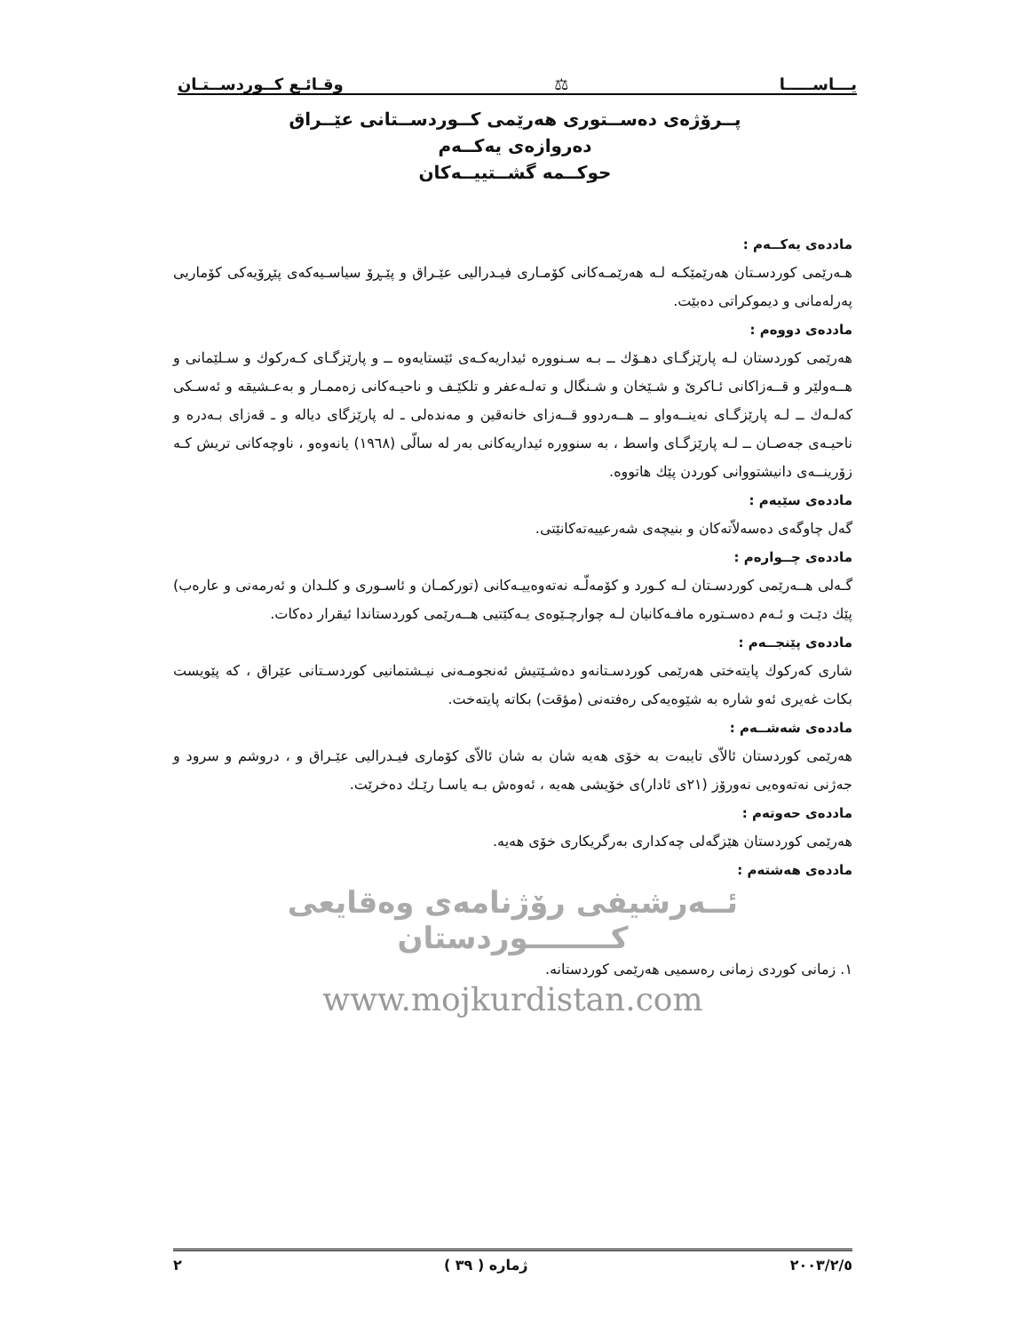يـــاســـــا ⚖ وقـائـع كــوردســتـان
پــرۆژەی دەســتوری هەرێمی کــوردســتانی عێــراق
دەروازەی یەکــەم
حوکــمە گشــتییــەکان
ماددەی یەکــەم :
هـەرێمی کوردسـتان هەرێمێکـە لـە هەرێمـەکانی کۆمـاری فیـدرالیی عێـراق و پێـڕۆ سیاسـیەکەی پێڕۆیەکی کۆماریی پەرلەمانی و دیموکراتی دەبێت.
ماددەی دووەم :
هەرێمی کوردستان لـە پارێزگـای دهـۆك ــ بـە سـنووره ئیداریەکـەی ئێستایەوه ــ و پارێزگـای کـەرکوك و سـلێمانی و هــەولێر و قــەزاکانی ئـاکریٚ و شـێخان و شـنگال و تەلـەعفر و تلکێـف و ناحیـەکانی زەممـار و بەعـشیقە و ئەسـکی کەلـەك ــ لـە پارێزگـای نەینــەواو ــ هــەردوو قــەزای خانەقین و مەندەلی ـ لە پارێزگای دیالە و ـ قەزای بـەدره و ناحیـەی جەصـان ــ لـە پارێزگـای واسط ، بە سنووره ئیداریەکانی بەر لە سالّی (١٩٦٨) یانەوەو ، ناوچەکانی تریش کـە زۆرینــەی دانیشتووانی کوردن پێك هاتووه.
ماددەی سێیەم :
گەل چاوگەی دەسەلاّتەکان و بنیچەی شەرعییەتەکانێتی.
ماددەی چــوارەم :
گـەلی هــەرێمی کوردسـتان لـە کـورد و کۆمەلّـە نەتەوەییـەکانی (تورکمـان و ئاسـوری و کلـدان و ئەرمەنی و عارەب) پێك دێـت و ئـەم دەسـتوره مافـەکانیان لـە چوارچـێوەی یـەکێتیی هــەرێمی کوردستاندا ئیقرار دەکات.
ماددەی پێنجــەم :
شاری کەرکوك پایتەختی هەرێمی کوردسـتانەو دەشـێتیش ئەنجومـەنی نیـشتمانیی کوردسـتانی عێراق ، کە پێویست بکات غەیری ئەو شاره بە شێوەیەکی رەفتەنی (مؤقت) بکاتە پایتەخت.
ماددەی شەشــەم :
هەرێمی کوردستان ئالاّی تایبەت بە خۆی هەیە شان بە شان ئالاّی کۆماری فیـدرالیی عێـراق و ، دروشم و سرود و جەژنی نەتەوەیی نەورۆز (٢١ی ئادار)ی خۆیشی هەیە ، ئەوەش بـە یاسـا رێـك دەخرێت.
ماددەی حەوتەم :
هەرێمی کوردستان هێزگەلی چەکداری بەرگریکاری خۆی هەیە.
ماددەی هەشتەم :
ئــەرشیفی رۆژنامەی وەقایعی کــــــــوردستان
١. زمانی کوردی زمانی رەسمیی هەرێمی کوردستانە.
www.mojkurdistan.com
٢٠٠٣/٢/٥ ژمارە ( ٣٩ ) ٢